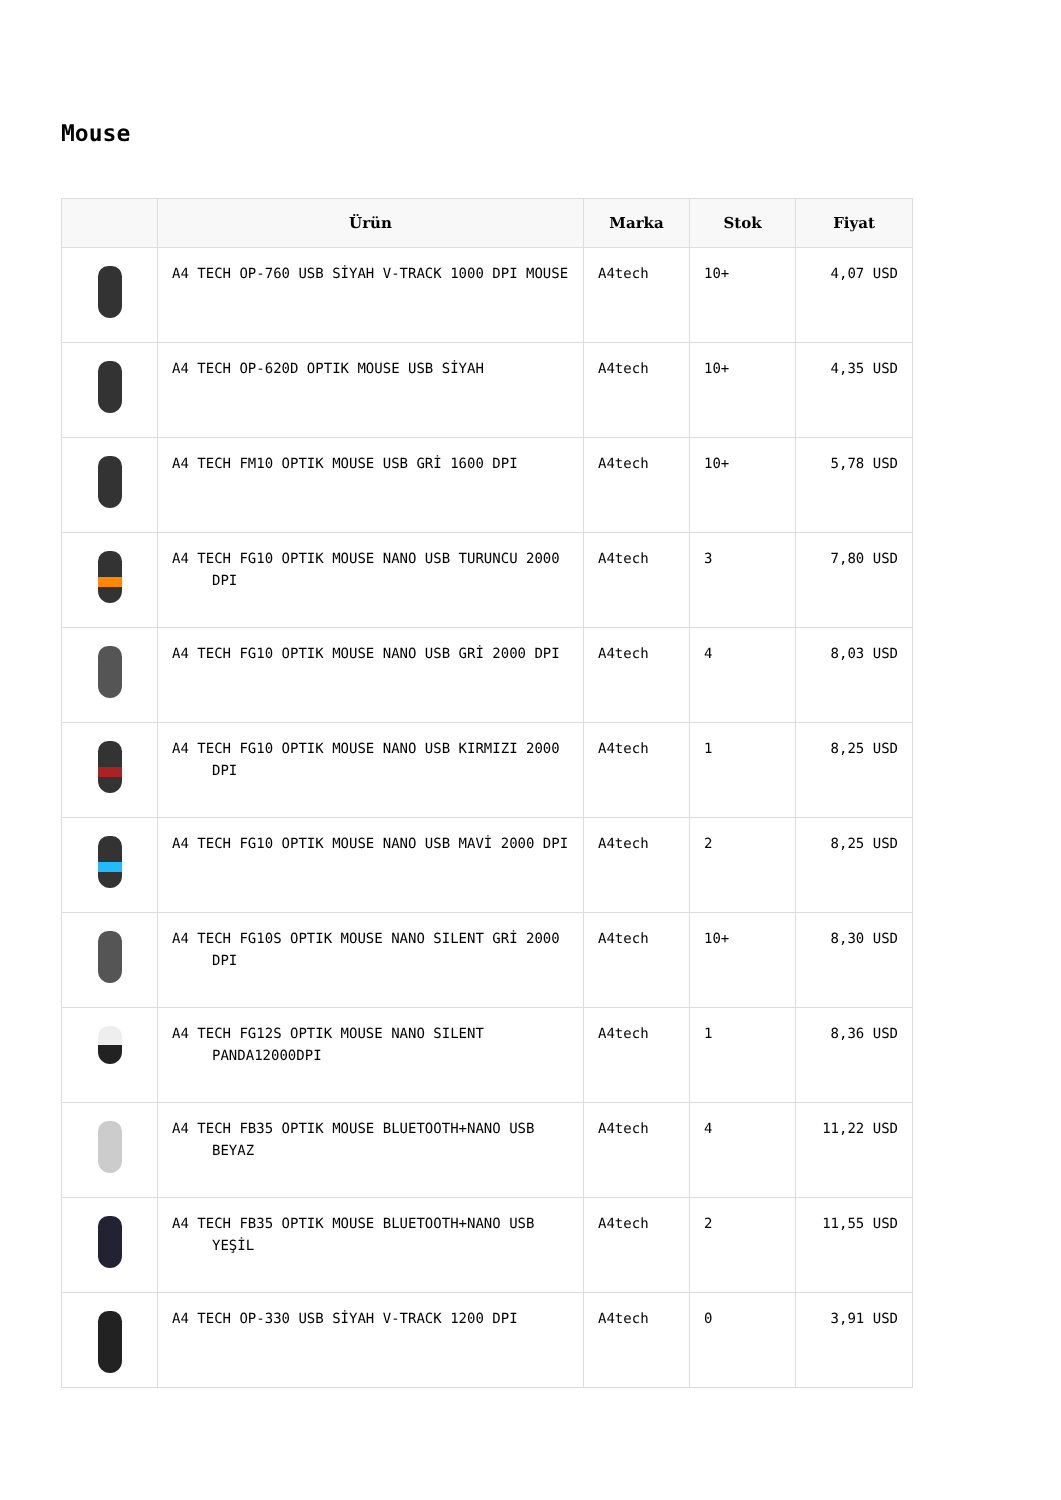Mouse
| | Ürün | Marka | Stok | Fiyat |
| --- | --- | --- | --- | --- |
| | A4 TECH OP-760 USB SİYAH V-TRACK 1000 DPI MOUSE | A4tech | 10+ | 4,07 USD |
| | A4 TECH OP-620D OPTIK MOUSE USB SİYAH | A4tech | 10+ | 4,35 USD |
| | A4 TECH FM10 OPTIK MOUSE USB GRİ 1600 DPI | A4tech | 10+ | 5,78 USD |
| | A4 TECH FG10 OPTIK MOUSE NANO USB TURUNCU 2000 DPI | A4tech | 3 | 7,80 USD |
| | A4 TECH FG10 OPTIK MOUSE NANO USB GRİ 2000 DPI | A4tech | 4 | 8,03 USD |
| | A4 TECH FG10 OPTIK MOUSE NANO USB KIRMIZI 2000 DPI | A4tech | 1 | 8,25 USD |
| | A4 TECH FG10 OPTIK MOUSE NANO USB MAVİ 2000 DPI | A4tech | 2 | 8,25 USD |
| | A4 TECH FG10S OPTIK MOUSE NANO SILENT GRİ 2000 DPI | A4tech | 10+ | 8,30 USD |
| | A4 TECH FG12S OPTIK MOUSE NANO SILENT PANDA12000DPI | A4tech | 1 | 8,36 USD |
| | A4 TECH FB35 OPTIK MOUSE BLUETOOTH+NANO USB BEYAZ | A4tech | 4 | 11,22 USD |
| | A4 TECH FB35 OPTIK MOUSE BLUETOOTH+NANO USB YEŞİL | A4tech | 2 | 11,55 USD |
| | A4 TECH OP-330 USB SİYAH V-TRACK 1200 DPI | A4tech | 0 | 3,91 USD |